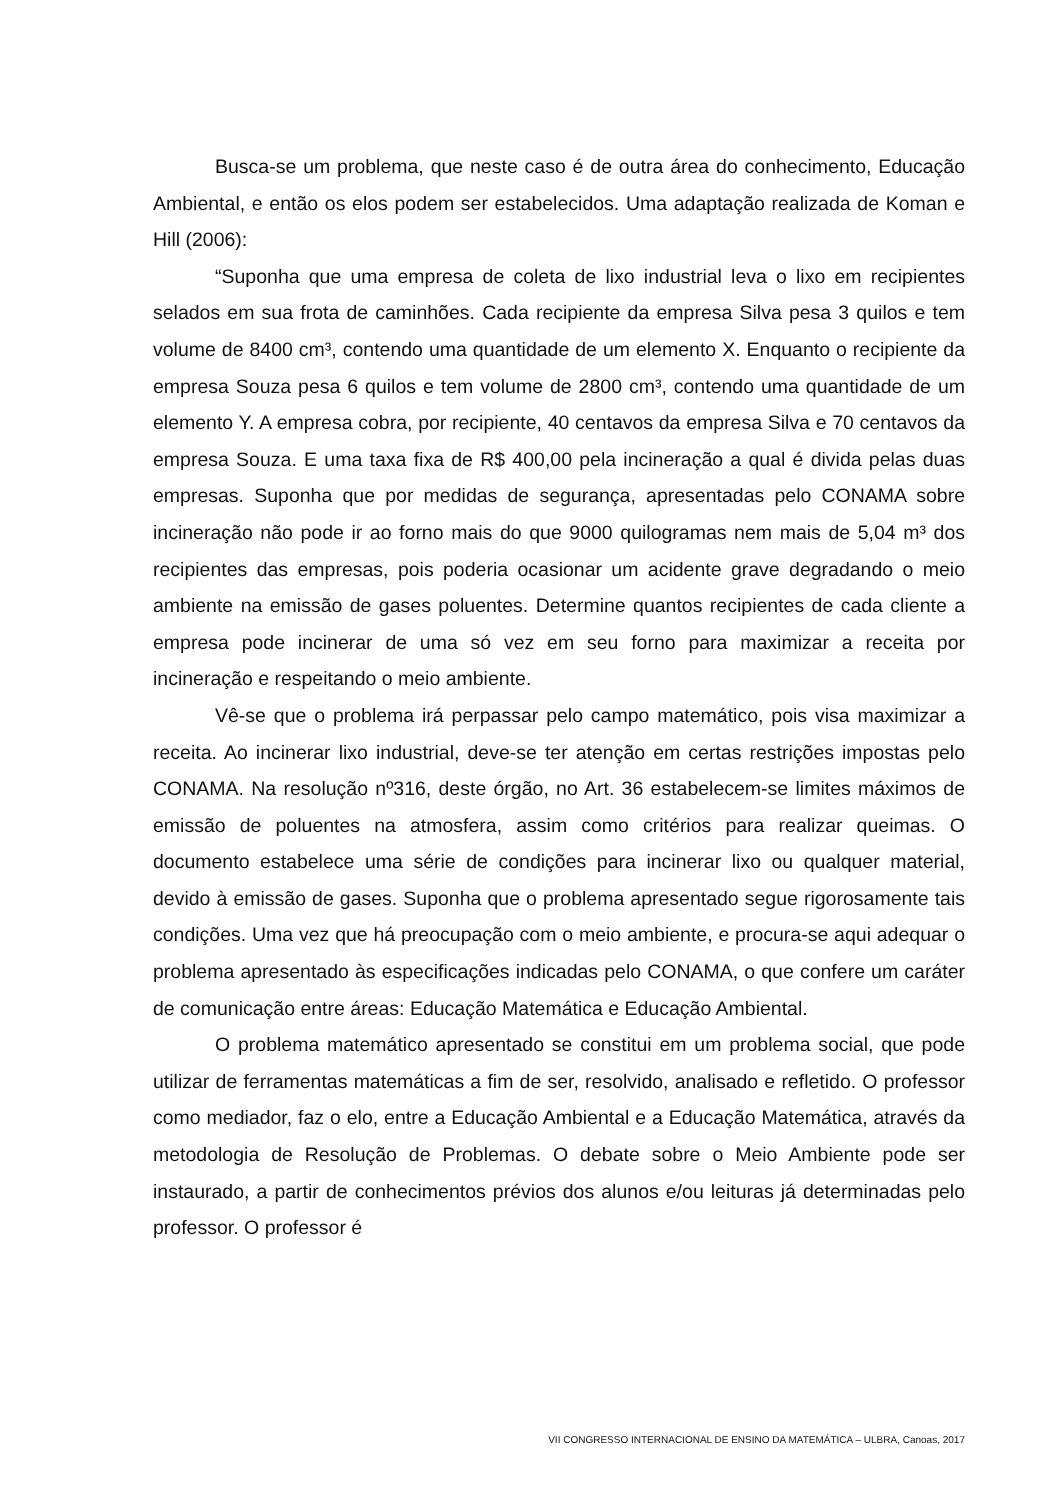Busca-se um problema, que neste caso é de outra área do conhecimento, Educação Ambiental, e então os elos podem ser estabelecidos. Uma adaptação realizada de Koman e Hill (2006):
“Suponha que uma empresa de coleta de lixo industrial leva o lixo em recipientes selados em sua frota de caminhões. Cada recipiente da empresa Silva pesa 3 quilos e tem volume de 8400 cm³, contendo uma quantidade de um elemento X. Enquanto o recipiente da empresa Souza pesa 6 quilos e tem volume de 2800 cm³, contendo uma quantidade de um elemento Y. A empresa cobra, por recipiente, 40 centavos da empresa Silva e 70 centavos da empresa Souza. E uma taxa fixa de R$ 400,00 pela incineração a qual é divida pelas duas empresas. Suponha que por medidas de segurança, apresentadas pelo CONAMA sobre incineração não pode ir ao forno mais do que 9000 quilogramas nem mais de 5,04 m³ dos recipientes das empresas, pois poderia ocasionar um acidente grave degradando o meio ambiente na emissão de gases poluentes. Determine quantos recipientes de cada cliente a empresa pode incinerar de uma só vez em seu forno para maximizar a receita por incineração e respeitando o meio ambiente.
Vê-se que o problema irá perpassar pelo campo matemático, pois visa maximizar a receita. Ao incinerar lixo industrial, deve-se ter atenção em certas restrições impostas pelo CONAMA. Na resolução nº316, deste órgão, no Art. 36 estabelecem-se limites máximos de emissão de poluentes na atmosfera, assim como critérios para realizar queimas. O documento estabelece uma série de condições para incinerar lixo ou qualquer material, devido à emissão de gases. Suponha que o problema apresentado segue rigorosamente tais condições. Uma vez que há preocupação com o meio ambiente, e procura-se aqui adequar o problema apresentado às especificações indicadas pelo CONAMA, o que confere um caráter de comunicação entre áreas: Educação Matemática e Educação Ambiental.
O problema matemático apresentado se constitui em um problema social, que pode utilizar de ferramentas matemáticas a fim de ser, resolvido, analisado e refletido. O professor como mediador, faz o elo, entre a Educação Ambiental e a Educação Matemática, através da metodologia de Resolução de Problemas. O debate sobre o Meio Ambiente pode ser instaurado, a partir de conhecimentos prévios dos alunos e/ou leituras já determinadas pelo professor. O professor é
VII CONGRESSO INTERNACIONAL DE ENSINO DA MATEMÁTICA – ULBRA, Canoas, 2017